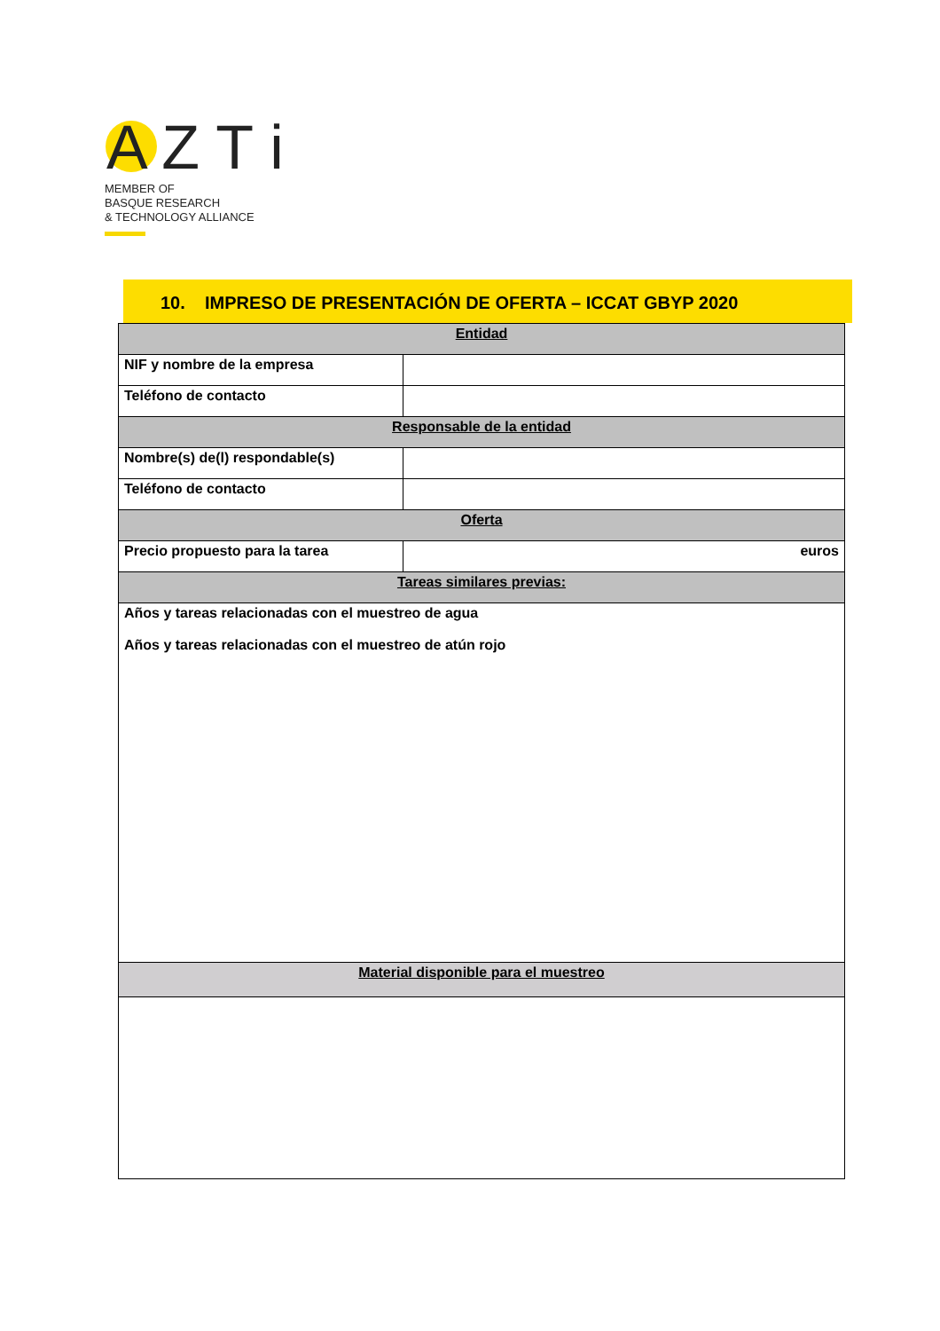A Z T i
MEMBER OF
BASQUE RESEARCH
& TECHNOLOGY ALLIANCE
10. IMPRESO DE PRESENTACIÓN DE OFERTA – ICCAT GBYP 2020
| Entidad | |
| --- | --- |
| NIF y nombre de la empresa | |
| Teléfono de contacto | |
| Responsable de la entidad | |
| Nombre(s) de(l) respondable(s) | |
| Teléfono de contacto | |
| Oferta | |
| Precio propuesto para la tarea | euros |
| Tareas similares previas: | |
| Años y tareas relacionadas con el muestreo de agua Años y tareas relacionadas con el muestreo de atún rojo | |
| Material disponible para el muestreo | |